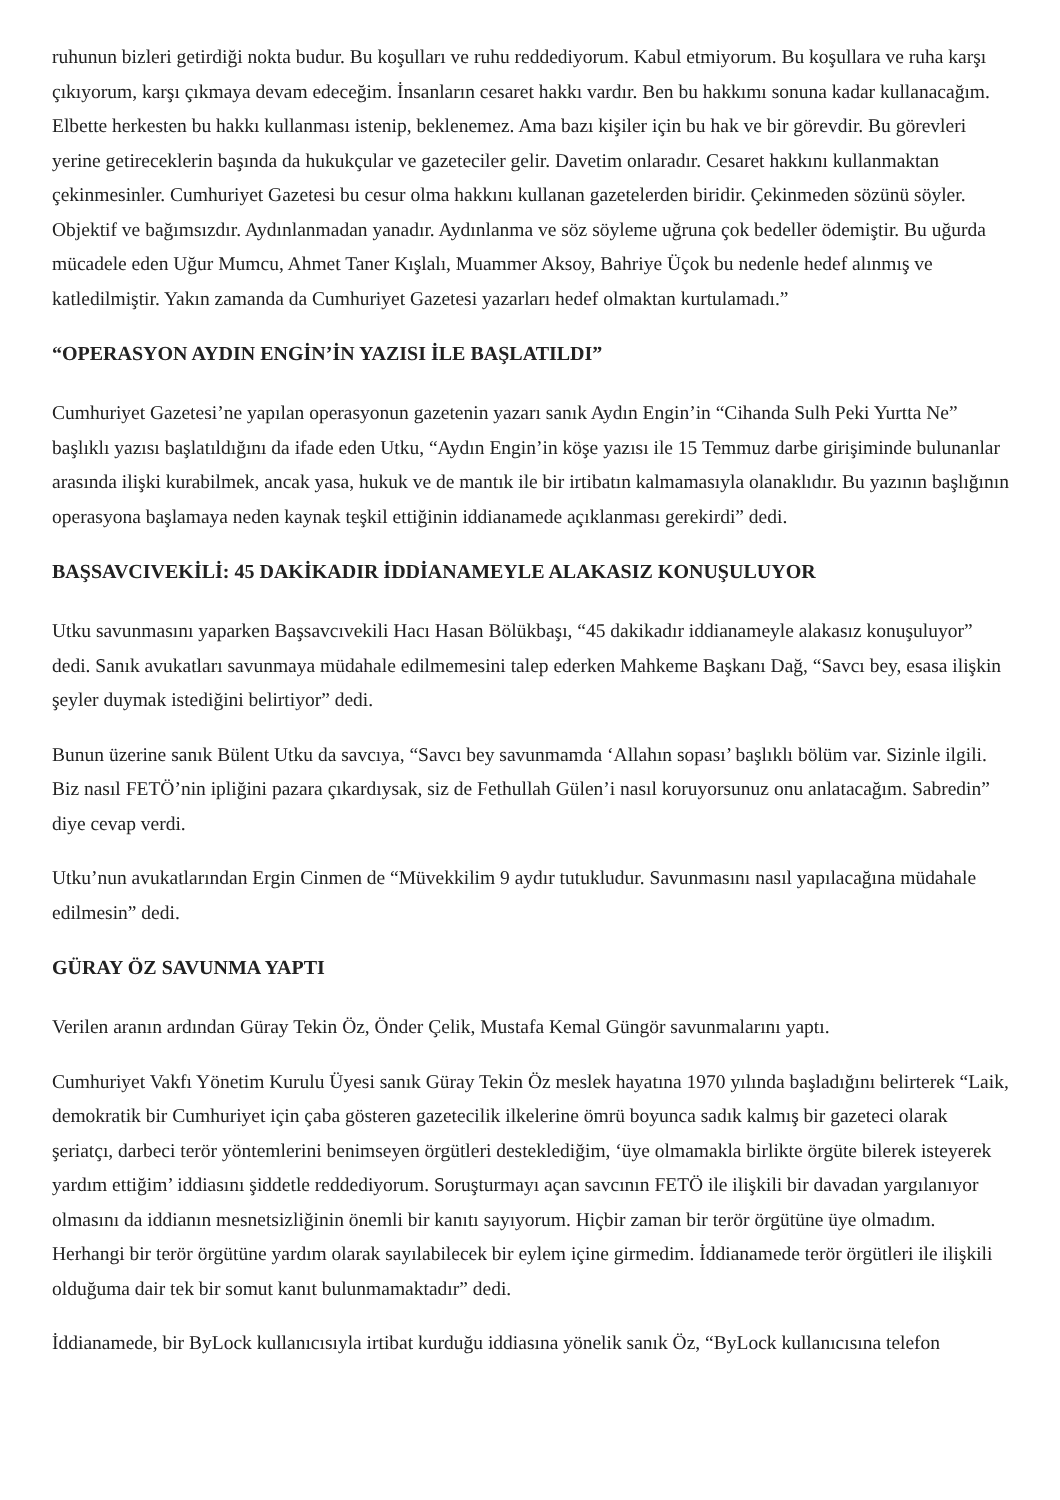ruhunun bizleri getirdiği nokta budur. Bu koşulları ve ruhu reddediyorum. Kabul etmiyorum. Bu koşullara ve ruha karşı çıkıyorum, karşı çıkmaya devam edeceğim. İnsanların cesaret hakkı vardır. Ben bu hakkımı sonuna kadar kullanacağım. Elbette herkesten bu hakkı kullanması istenip, beklenemez. Ama bazı kişiler için bu hak ve bir görevdir. Bu görevleri yerine getireceklerin başında da hukukçular ve gazeteciler gelir. Davetim onlaradır. Cesaret hakkını kullanmaktan çekinmesinler. Cumhuriyet Gazetesi bu cesur olma hakkını kullanan gazetelerden biridir. Çekinmeden sözünü söyler. Objektif ve bağımsızdır. Aydınlanmadan yanadır. Aydınlanma ve söz söyleme uğruna çok bedeller ödemiştir. Bu uğurda mücadele eden Uğur Mumcu, Ahmet Taner Kışlalı, Muammer Aksoy, Bahriye Üçok bu nedenle hedef alınmış ve katledilmiştir. Yakın zamanda da Cumhuriyet Gazetesi yazarları hedef olmaktan kurtulamadı.”
“OPERASYON AYDIN ENGİN’İN YAZISI İLE BAŞLATILDI”
Cumhuriyet Gazetesi’ne yapılan operasyonun gazetenin yazarı sanık Aydın Engin’in “Cihanda Sulh Peki Yurtta Ne” başlıklı yazısı başlatıldığını da ifade eden Utku, “Aydın Engin’in köşe yazısı ile 15 Temmuz darbe girişiminde bulunanlar arasında ilişki kurabilmek, ancak yasa, hukuk ve de mantık ile bir irtibatın kalmamasıyla olanaklıdır. Bu yazının başlığının operasyona başlamaya neden kaynak teşkil ettiğinin iddianamede açıklanması gerekirdi” dedi.
BAŞSAVCIVEKİLİ: 45 DAKİKADIR İDDİANAMEYLE ALAKASIZ KONUŞULUYOR
Utku savunmasını yaparken Başsavcıvekili Hacı Hasan Bölükbaşı, “45 dakikadır iddianameyle alakasız konuşuluyor” dedi. Sanık avukatları savunmaya müdahale edilmemesini talep ederken Mahkeme Başkanı Dağ, “Savcı bey, esasa ilişkin şeyler duymak istediğini belirtiyor” dedi.
Bunun üzerine sanık Bülent Utku da savcıya, “Savcı bey savunmamda ‘Allahın sopası’ başlıklı bölüm var. Sizinle ilgili. Biz nasıl FETÖ’nin ipliğini pazara çıkardıysak, siz de Fethullah Gülen’i nasıl koruyorsunuz onu anlatacağım. Sabredin” diye cevap verdi.
Utku’nun avukatlarından Ergin Cinmen de “Müvekkilim 9 aydır tutukludur. Savunmasını nasıl yapılacağına müdahale edilmesin” dedi.
GÜRAY ÖZ SAVUNMA YAPTI
Verilen aranın ardından Güray Tekin Öz, Önder Çelik, Mustafa Kemal Güngör savunmalarını yaptı.
Cumhuriyet Vakfı Yönetim Kurulu Üyesi sanık Güray Tekin Öz meslek hayatına 1970 yılında başladığını belirterek “Laik, demokratik bir Cumhuriyet için çaba gösteren gazetecilik ilkelerine ömrü boyunca sadık kalmış bir gazeteci olarak şeriatçı, darbeci terör yöntemlerini benimseyen örgütleri desteklediğim, ‘üye olmamakla birlikte örgüte bilerek isteyerek yardım ettiğim’ iddiasını şiddetle reddediyorum. Soruşturmayı açan savcının FETÖ ile ilişkili bir davadan yargılanıyor olmasını da iddianın mesnetsizliğinin önemli bir kanıtı sayıyorum. Hiçbir zaman bir terör örgütüne üye olmadım. Herhangi bir terör örgütüne yardım olarak sayılabilecek bir eylem içine girmedim. İddianamede terör örgütleri ile ilişkili olduğuma dair tek bir somut kanıt bulunmamaktadır” dedi.
İddianamede, bir ByLock kullanıcısıyla irtibat kurduğu iddiasına yönelik sanık Öz, “ByLock kullanıcısına telefon